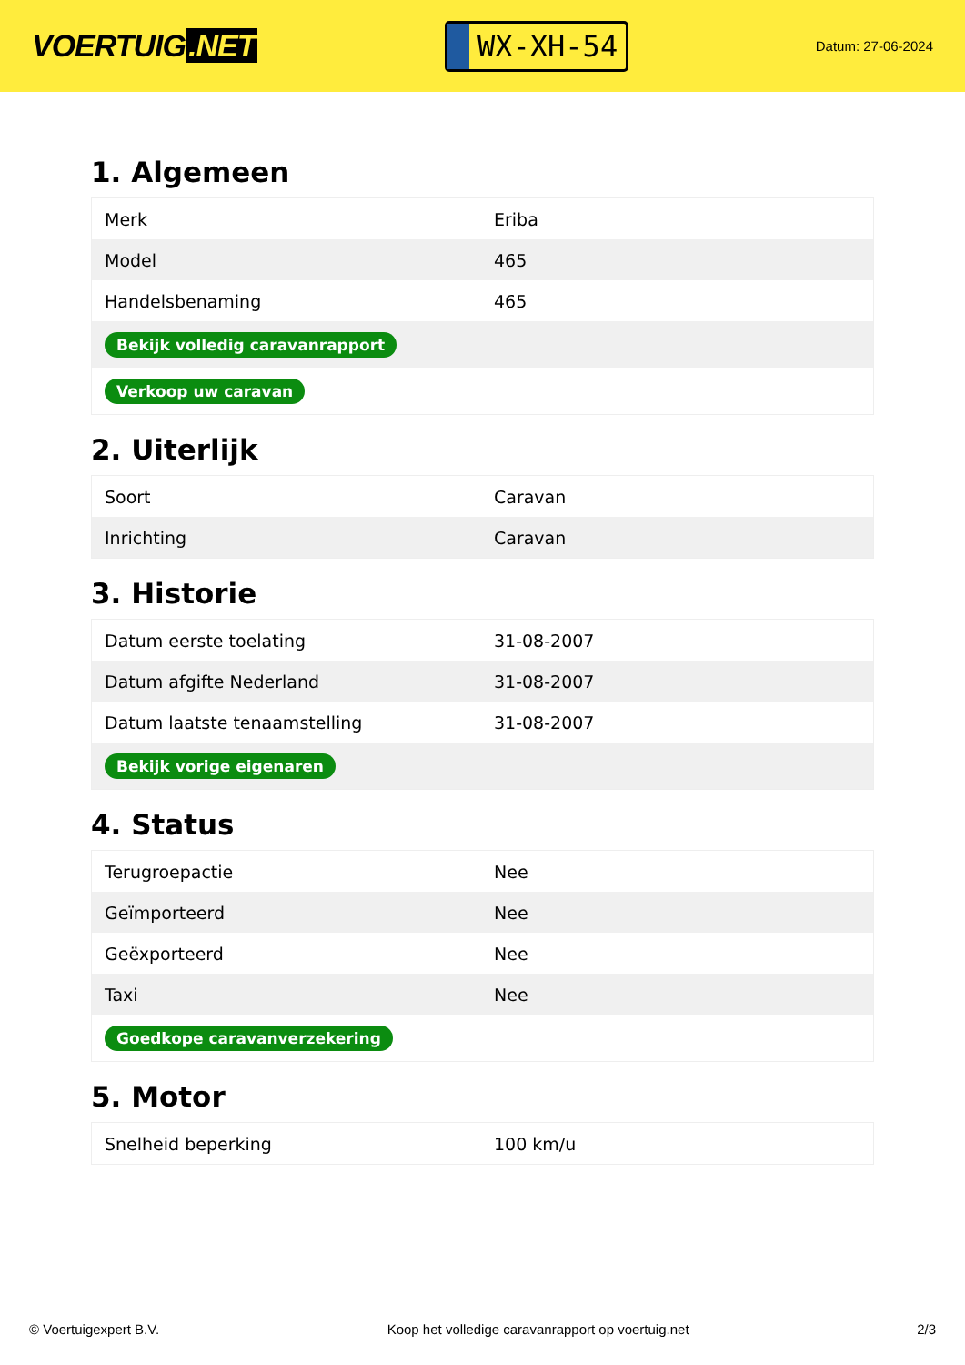VOERTUIG.NET
WX-XH-54
Datum: 27-06-2024
1. Algemeen
| Merk | Eriba |
| Model | 465 |
| Handelsbenaming | 465 |
| Bekijk volledig caravanrapport | |
| Verkoop uw caravan | |
2. Uiterlijk
| Soort | Caravan |
| Inrichting | Caravan |
3. Historie
| Datum eerste toelating | 31-08-2007 |
| Datum afgifte Nederland | 31-08-2007 |
| Datum laatste tenaamstelling | 31-08-2007 |
| Bekijk vorige eigenaren | |
4. Status
| Terugroepactie | Nee |
| Geïmporteerd | Nee |
| Geëxporteerd | Nee |
| Taxi | Nee |
| Goedkope caravanverzekering | |
5. Motor
| Snelheid beperking | 100 km/u |
© Voertuigexpert B.V. Koop het volledige caravanrapport op voertuig.net 2/3